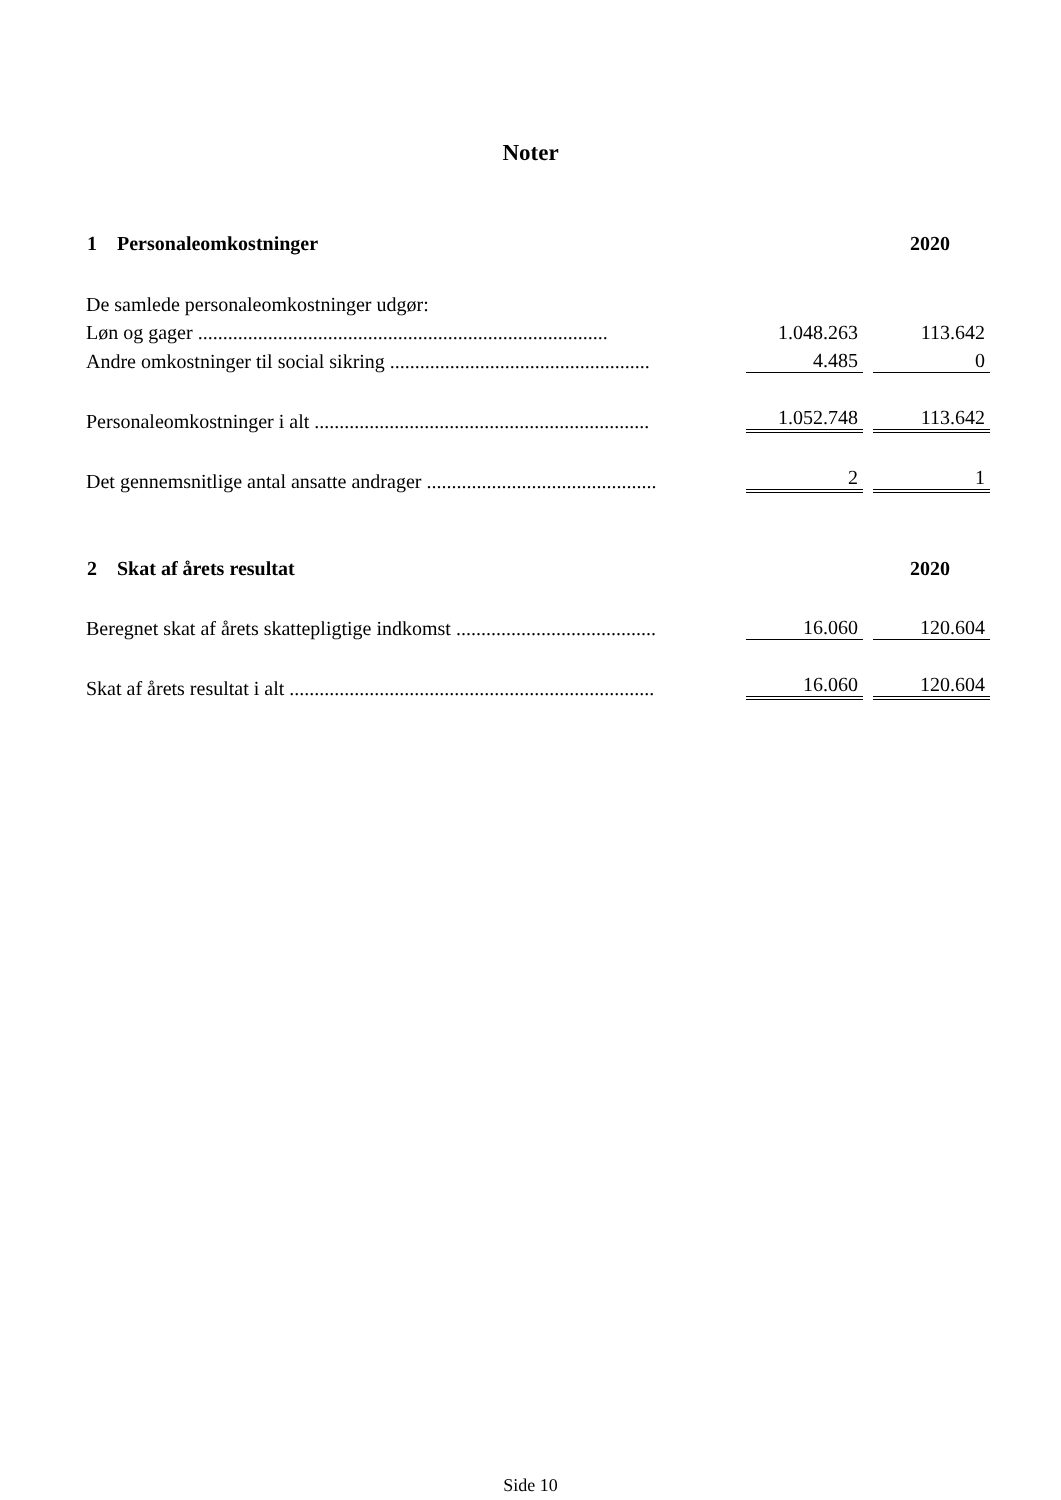Noter
| 1 Personaleomkostninger | | | 2020 |
| --- | --- | --- | --- |
| De samlede personaleomkostninger udgør: | | | |
| Løn og gager .................................................................................. | 1.048.263 | | 113.642 |
| Andre omkostninger til social sikring .................................................... | 4.485 | | 0 |
| Personaleomkostninger i alt ................................................................... | 1.052.748 | | 113.642 |
| Det gennemsnitlige antal ansatte andrager .............................................. | 2 | | 1 |
| 2 Skat af årets resultat | | | 2020 |
| Beregnet skat af årets skattepligtige indkomst ........................................ | 16.060 | | 120.604 |
| Skat af årets resultat i alt ......................................................................... | 16.060 | | 120.604 |
Side 10